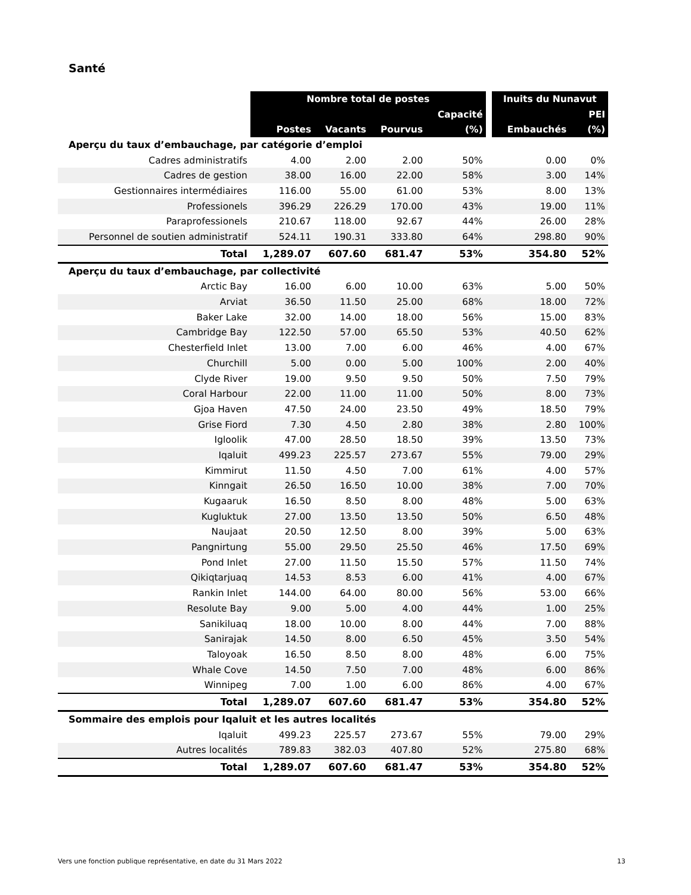Santé
| | Nombre total de postes | | | | | Inuits du Nunavut | |
| | | | | Capacité | | | PEI |
| | Postes | Vacants | Pourvus | (%) | | Embauchés | (%) |
| Aperçu du taux d’embauchage, par catégorie d’emploi | | | | | | | |
| Cadres administratifs | 4.00 | 2.00 | 2.00 | 50% | | 0.00 | 0% |
| Cadres de gestion | 38.00 | 16.00 | 22.00 | 58% | | 3.00 | 14% |
| Gestionnaires intermédiaires | 116.00 | 55.00 | 61.00 | 53% | | 8.00 | 13% |
| Professionels | 396.29 | 226.29 | 170.00 | 43% | | 19.00 | 11% |
| Paraprofessionels | 210.67 | 118.00 | 92.67 | 44% | | 26.00 | 28% |
| Personnel de soutien administratif | 524.11 | 190.31 | 333.80 | 64% | | 298.80 | 90% |
| Total | 1,289.07 | 607.60 | 681.47 | 53% | | 354.80 | 52% |
| Aperçu du taux d’embauchage, par collectivité | | | | | | | |
| Arctic Bay | 16.00 | 6.00 | 10.00 | 63% | | 5.00 | 50% |
| Arviat | 36.50 | 11.50 | 25.00 | 68% | | 18.00 | 72% |
| Baker Lake | 32.00 | 14.00 | 18.00 | 56% | | 15.00 | 83% |
| Cambridge Bay | 122.50 | 57.00 | 65.50 | 53% | | 40.50 | 62% |
| Chesterfield Inlet | 13.00 | 7.00 | 6.00 | 46% | | 4.00 | 67% |
| Churchill | 5.00 | 0.00 | 5.00 | 100% | | 2.00 | 40% |
| Clyde River | 19.00 | 9.50 | 9.50 | 50% | | 7.50 | 79% |
| Coral Harbour | 22.00 | 11.00 | 11.00 | 50% | | 8.00 | 73% |
| Gjoa Haven | 47.50 | 24.00 | 23.50 | 49% | | 18.50 | 79% |
| Grise Fiord | 7.30 | 4.50 | 2.80 | 38% | | 2.80 | 100% |
| Igloolik | 47.00 | 28.50 | 18.50 | 39% | | 13.50 | 73% |
| Iqaluit | 499.23 | 225.57 | 273.67 | 55% | | 79.00 | 29% |
| Kimmirut | 11.50 | 4.50 | 7.00 | 61% | | 4.00 | 57% |
| Kinngait | 26.50 | 16.50 | 10.00 | 38% | | 7.00 | 70% |
| Kugaaruk | 16.50 | 8.50 | 8.00 | 48% | | 5.00 | 63% |
| Kugluktuk | 27.00 | 13.50 | 13.50 | 50% | | 6.50 | 48% |
| Naujaat | 20.50 | 12.50 | 8.00 | 39% | | 5.00 | 63% |
| Pangnirtung | 55.00 | 29.50 | 25.50 | 46% | | 17.50 | 69% |
| Pond Inlet | 27.00 | 11.50 | 15.50 | 57% | | 11.50 | 74% |
| Qikiqtarjuaq | 14.53 | 8.53 | 6.00 | 41% | | 4.00 | 67% |
| Rankin Inlet | 144.00 | 64.00 | 80.00 | 56% | | 53.00 | 66% |
| Resolute Bay | 9.00 | 5.00 | 4.00 | 44% | | 1.00 | 25% |
| Sanikiluaq | 18.00 | 10.00 | 8.00 | 44% | | 7.00 | 88% |
| Sanirajak | 14.50 | 8.00 | 6.50 | 45% | | 3.50 | 54% |
| Taloyoak | 16.50 | 8.50 | 8.00 | 48% | | 6.00 | 75% |
| Whale Cove | 14.50 | 7.50 | 7.00 | 48% | | 6.00 | 86% |
| Winnipeg | 7.00 | 1.00 | 6.00 | 86% | | 4.00 | 67% |
| Total | 1,289.07 | 607.60 | 681.47 | 53% | | 354.80 | 52% |
| Sommaire des emplois pour Iqaluit et les autres localités | | | | | | | |
| Iqaluit | 499.23 | 225.57 | 273.67 | 55% | | 79.00 | 29% |
| Autres localités | 789.83 | 382.03 | 407.80 | 52% | | 275.80 | 68% |
| Total | 1,289.07 | 607.60 | 681.47 | 53% | | 354.80 | 52% |
Vers une fonction publique représentative, en date du 31 Mars 2022 13